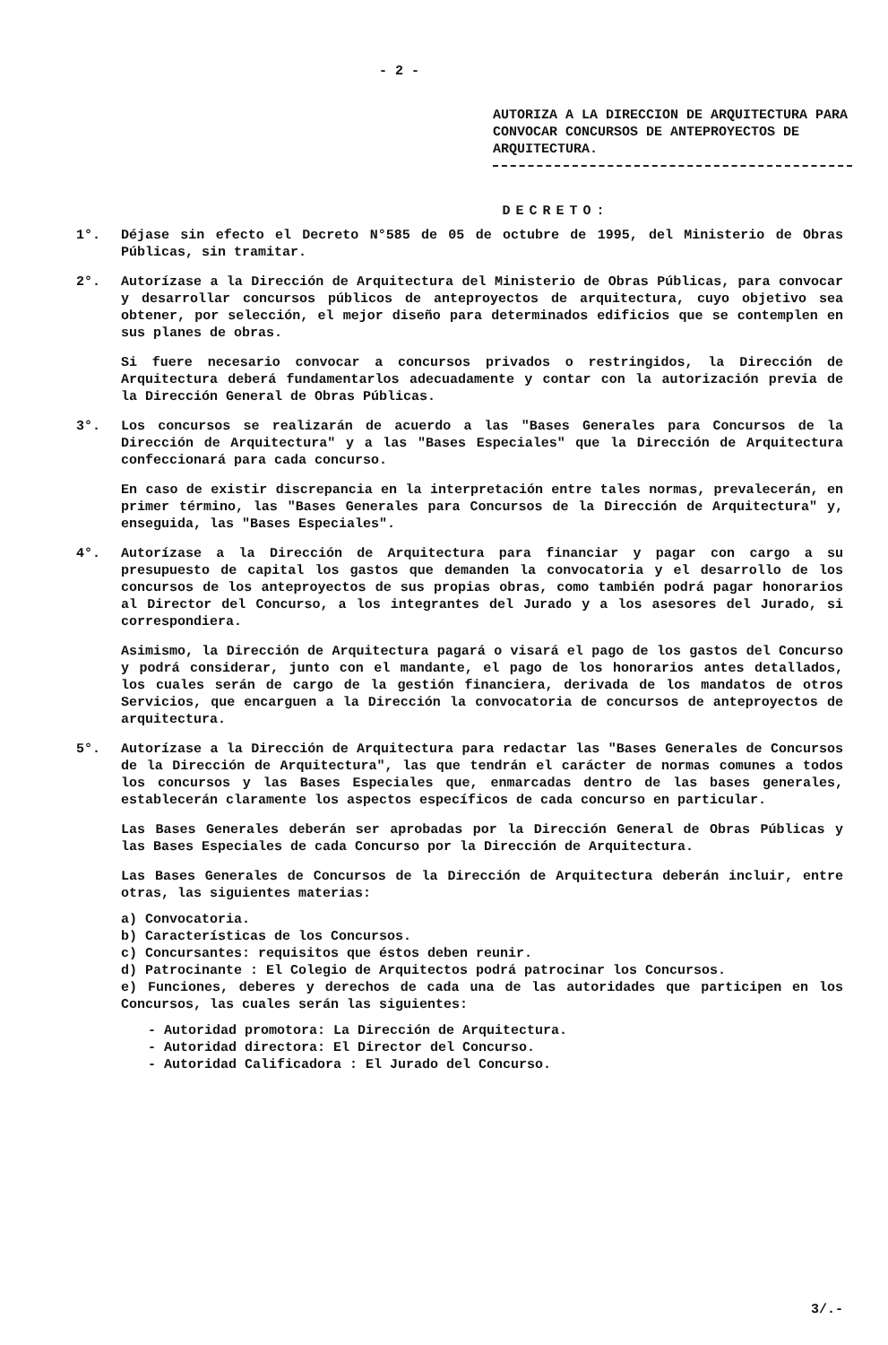- 2 -
AUTORIZA A LA DIRECCION DE ARQUITECTURA PARA CONVOCAR CONCURSOS DE ANTEPROYECTOS DE ARQUITECTURA.
DECRETO:
1°. Déjase sin efecto el Decreto N°585 de 05 de octubre de 1995, del Ministerio de Obras Públicas, sin tramitar.
2°. Autorízase a la Dirección de Arquitectura del Ministerio de Obras Públicas, para convocar y desarrollar concursos públicos de anteproyectos de arquitectura, cuyo objetivo sea obtener, por selección, el mejor diseño para determinados edificios que se contemplen en sus planes de obras.
Si fuere necesario convocar a concursos privados o restringidos, la Dirección de Arquitectura deberá fundamentarlos adecuadamente y contar con la autorización previa de la Dirección General de Obras Públicas.
3°. Los concursos se realizarán de acuerdo a las "Bases Generales para Concursos de la Dirección de Arquitectura" y a las "Bases Especiales" que la Dirección de Arquitectura confeccionará para cada concurso.
En caso de existir discrepancia en la interpretación entre tales normas, prevalecerán, en primer término, las "Bases Generales para Concursos de la Dirección de Arquitectura" y, enseguida, las "Bases Especiales".
4°. Autorízase a la Dirección de Arquitectura para financiar y pagar con cargo a su presupuesto de capital los gastos que demanden la convocatoria y el desarrollo de los concursos de los anteproyectos de sus propias obras, como también podrá pagar honorarios al Director del Concurso, a los integrantes del Jurado y a los asesores del Jurado, si correspondiera.
Asimismo, la Dirección de Arquitectura pagará o visará el pago de los gastos del Concurso y podrá considerar, junto con el mandante, el pago de los honorarios antes detallados, los cuales serán de cargo de la gestión financiera, derivada de los mandatos de otros Servicios, que encarguen a la Dirección la convocatoria de concursos de anteproyectos de arquitectura.
5°. Autorízase a la Dirección de Arquitectura para redactar las "Bases Generales de Concursos de la Dirección de Arquitectura", las que tendrán el carácter de normas comunes a todos los concursos y las Bases Especiales que, enmarcadas dentro de las bases generales, establecerán claramente los aspectos específicos de cada concurso en particular.
Las Bases Generales deberán ser aprobadas por la Dirección General de Obras Públicas y las Bases Especiales de cada Concurso por la Dirección de Arquitectura.
Las Bases Generales de Concursos de la Dirección de Arquitectura deberán incluir, entre otras, las siguientes materias:
a) Convocatoria.
b) Características de los Concursos.
c) Concursantes: requisitos que éstos deben reunir.
d) Patrocinante : El Colegio de Arquitectos podrá patrocinar los Concursos.
e) Funciones, deberes y derechos de cada una de las autoridades que participen en los Concursos, las cuales serán las siguientes:
- Autoridad promotora: La Dirección de Arquitectura.
- Autoridad directora: El Director del Concurso.
- Autoridad Calificadora : El Jurado del Concurso.
3/.-